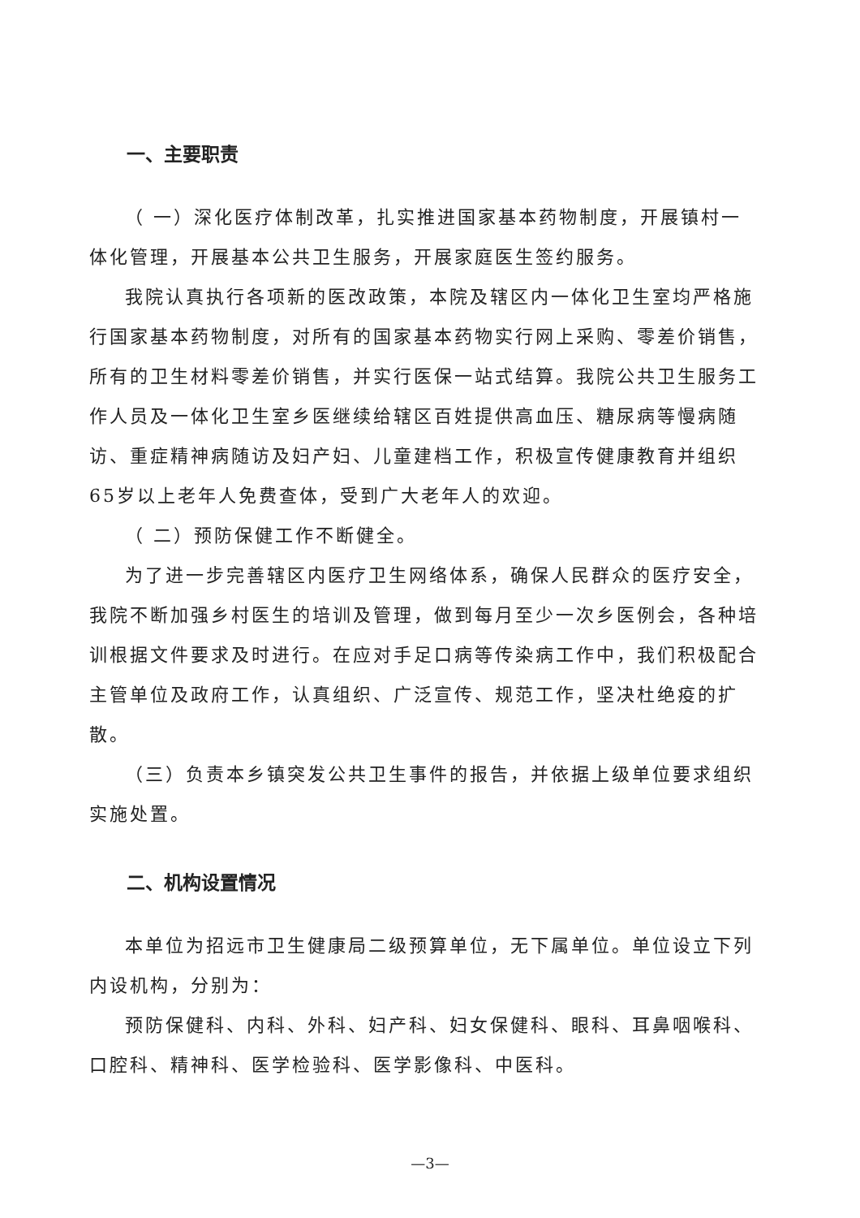一、主要职责
（ 一）深化医疗体制改革，扎实推进国家基本药物制度，开展镇村一体化管理，开展基本公共卫生服务，开展家庭医生签约服务。
我院认真执行各项新的医改政策，本院及辖区内一体化卫生室均严格施行国家基本药物制度，对所有的国家基本药物实行网上采购、零差价销售，所有的卫生材料零差价销售，并实行医保一站式结算。我院公共卫生服务工作人员及一体化卫生室乡医继续给辖区百姓提供高血压、糖尿病等慢病随访、重症精神病随访及妇产妇、儿童建档工作，积极宣传健康教育并组织65岁以上老年人免费查体，受到广大老年人的欢迎。
（ 二）预防保健工作不断健全。
为了进一步完善辖区内医疗卫生网络体系，确保人民群众的医疗安全，我院不断加强乡村医生的培训及管理，做到每月至少一次乡医例会，各种培训根据文件要求及时进行。在应对手足口病等传染病工作中，我们积极配合主管单位及政府工作，认真组织、广泛宣传、规范工作，坚决杜绝疫的扩散。
（三）负责本乡镇突发公共卫生事件的报告，并依据上级单位要求组织实施处置。
二、机构设置情况
本单位为招远市卫生健康局二级预算单位，无下属单位。单位设立下列内设机构，分别为：
预防保健科、内科、外科、妇产科、妇女保健科、眼科、耳鼻咽喉科、口腔科、精神科、医学检验科、医学影像科、中医科。
—3—